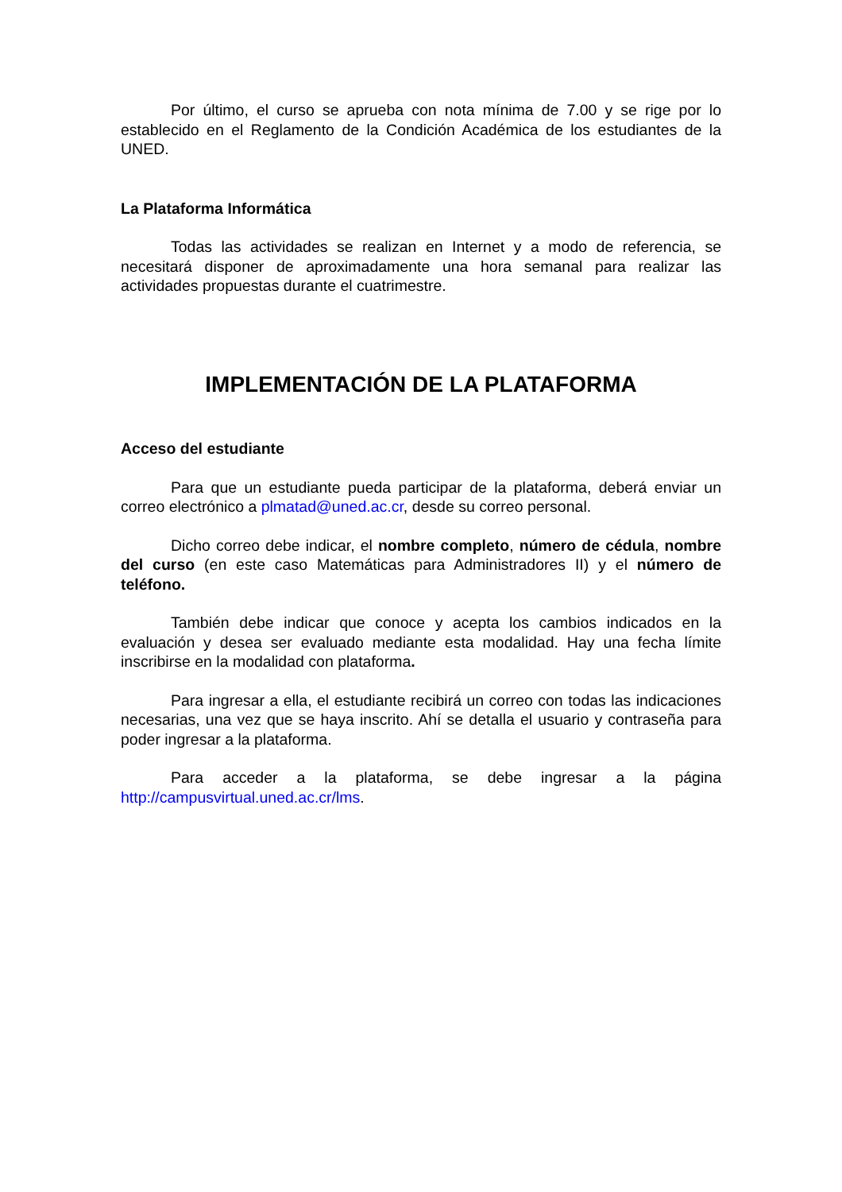Por último, el curso se aprueba con nota mínima de 7.00 y se rige por lo establecido en el Reglamento de la Condición Académica de los estudiantes de la UNED.
La Plataforma Informática
Todas las actividades se realizan en Internet y a modo de referencia, se necesitará disponer de aproximadamente una hora semanal para realizar las actividades propuestas durante el cuatrimestre.
IMPLEMENTACIÓN DE LA PLATAFORMA
Acceso del estudiante
Para que un estudiante pueda participar de la plataforma, deberá enviar un correo electrónico a plmatad@uned.ac.cr, desde su correo personal.
Dicho correo debe indicar, el nombre completo, número de cédula, nombre del curso (en este caso Matemáticas para Administradores II) y el número de teléfono.
También debe indicar que conoce y acepta los cambios indicados en la evaluación y desea ser evaluado mediante esta modalidad. Hay una fecha límite inscribirse en la modalidad con plataforma.
Para ingresar a ella, el estudiante recibirá un correo con todas las indicaciones necesarias, una vez que se haya inscrito. Ahí se detalla el usuario y contraseña para poder ingresar a la plataforma.
Para acceder a la plataforma, se debe ingresar a la página http://campusvirtual.uned.ac.cr/lms.